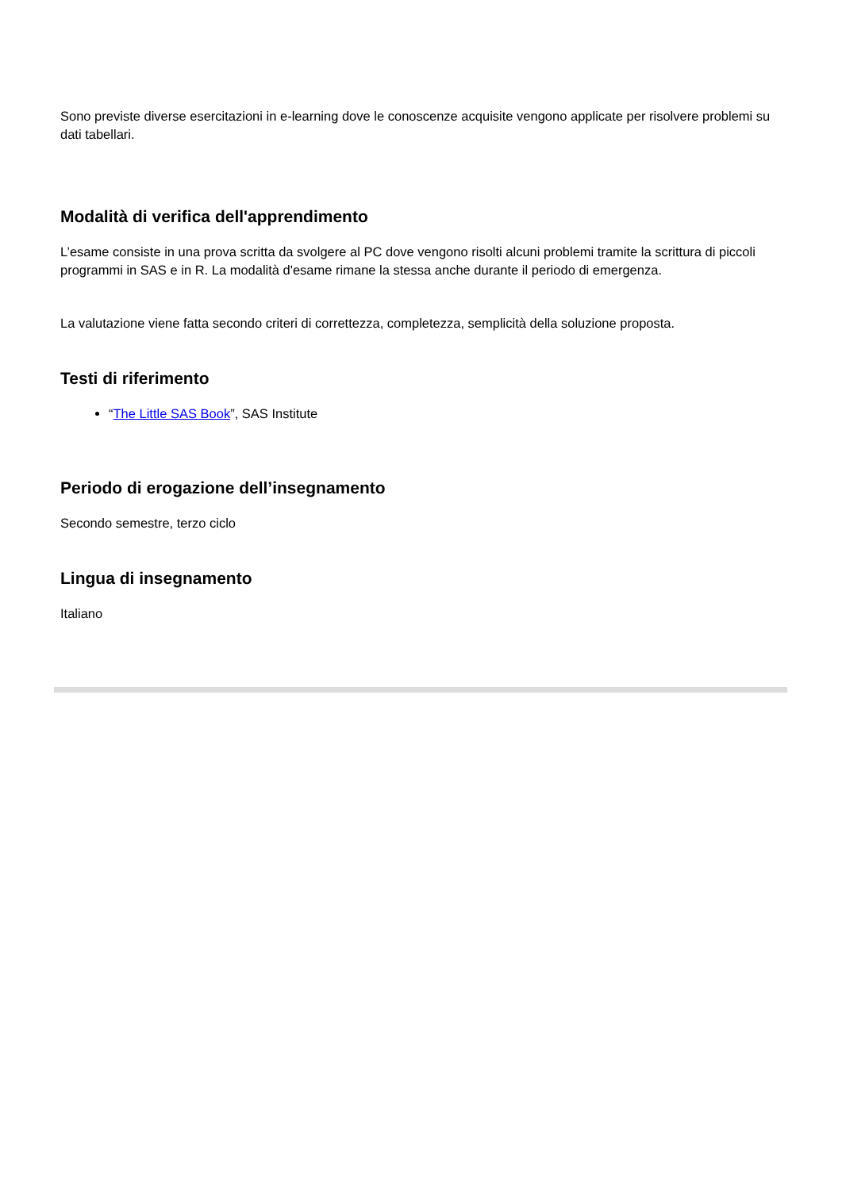Sono previste diverse esercitazioni in e-learning dove le conoscenze acquisite vengono applicate per risolvere problemi su dati tabellari.
Modalità di verifica dell'apprendimento
L’esame consiste in una prova scritta da svolgere al PC dove vengono risolti alcuni problemi tramite la scrittura di piccoli programmi in SAS e in R. La modalità d'esame rimane la stessa anche durante il periodo di emergenza.
La valutazione viene fatta secondo criteri di correttezza, completezza, semplicità della soluzione proposta.
Testi di riferimento
“The Little SAS Book”, SAS Institute
Periodo di erogazione dell’insegnamento
Secondo semestre, terzo ciclo
Lingua di insegnamento
Italiano